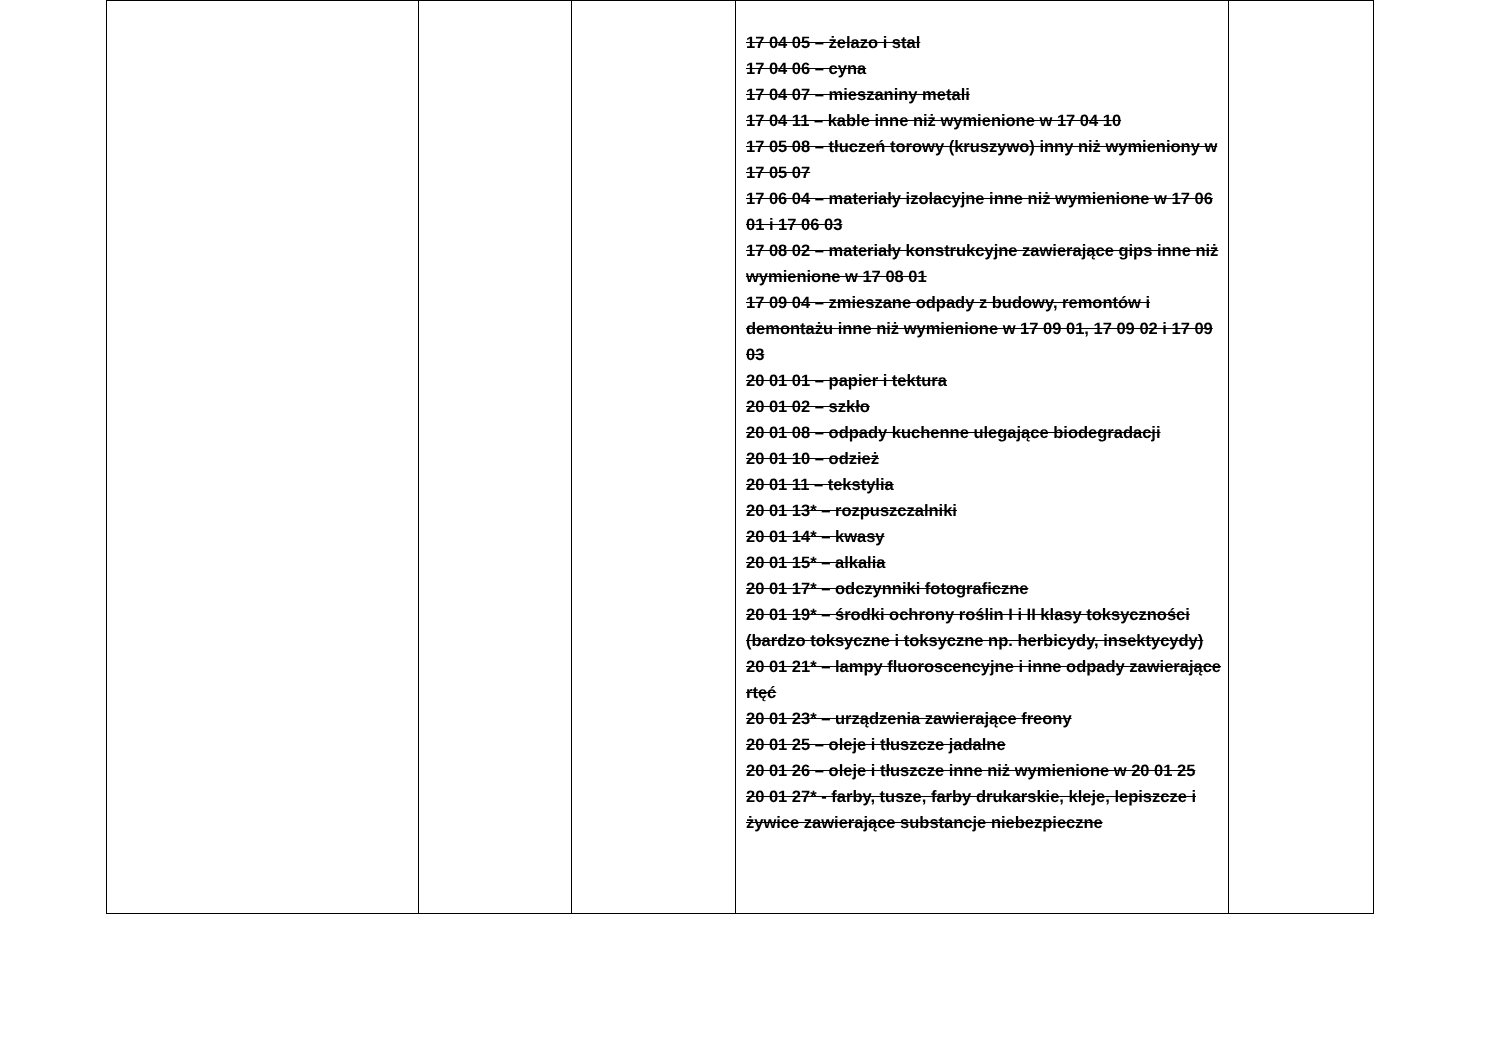| | | | 17 04 05 – żelazo i stal 17 04 06 – cyna 17 04 07 – mieszaniny metali 17 04 11 – kable inne niż wymienione w 17 04 10 17 05 08 – tłuczeń torowy (kruszywo) inny niż wymieniony w 17 05 07 17 06 04 – materiały izolacyjne inne niż wymienione w 17 06 01 i 17 06 03 17 08 02 – materiały konstrukcyjne zawierające gips inne niż wymienione w 17 08 01 17 09 04 – zmieszane odpady z budowy, remontów i demontażu inne niż wymienione w 17 09 01, 17 09 02 i 17 09 03 20 01 01 – papier i tektura 20 01 02 – szkło 20 01 08 – odpady kuchenne ulegające biodegradacji 20 01 10 – odzież 20 01 11 – tekstylia 20 01 13* – rozpuszczalniki 20 01 14* – kwasy 20 01 15* – alkalia 20 01 17* – odczynniki fotograficzne 20 01 19* – środki ochrony roślin I i II klasy toksyczności (bardzo toksyczne i toksyczne np. herbicydy, insektycydy) 20 01 21* – lampy fluoroscencyjne i inne odpady zawierające rtęć 20 01 23* – urządzenia zawierające freony 20 01 25 – oleje i tłuszcze jadalne 20 01 26 – oleje i tłuszcze inne niż wymienione w 20 01 25 20 01 27* - farby, tusze, farby drukarskie, kleje, lepiszcze i żywice zawierające substancje niebezpieczne | |